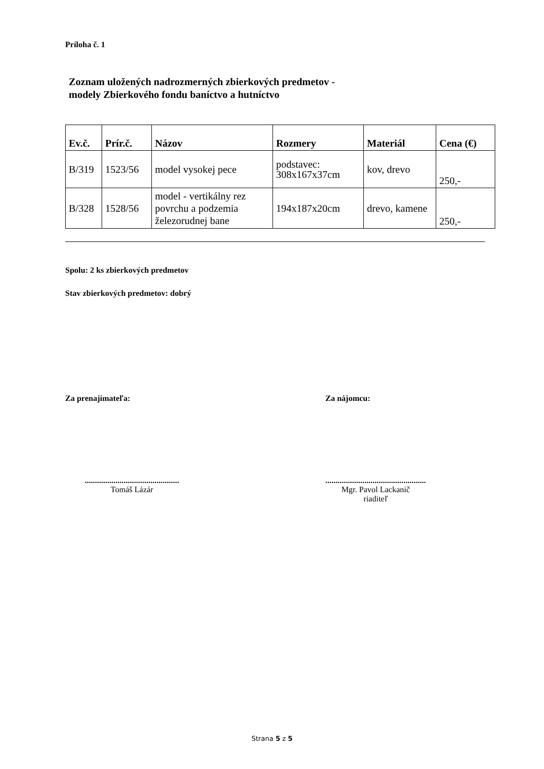Príloha č. 1
Zoznam uložených nadrozmerných zbierkových predmetov -
modely Zbierkového fondu baníctvo a hutníctvo
| Ev.č. | Prír.č. | Názov | Rozmery | Materiál | Cena (€) |
| --- | --- | --- | --- | --- | --- |
| B/319 | 1523/56 | model vysokej pece | podstavec: 308x167x37cm | kov, drevo | 250,- |
| B/328 | 1528/56 | model - vertikálny rez povrchu a podzemia železorudnej bane | 194x187x20cm | drevo, kamene | 250,- |
Spolu: 2 ks zbierkových predmetov
Stav zbierkových predmetov: dobrý
Za prenajímateľa: Za nájomcu:
..............................................
Tomáš Lázár
.................................................
Mgr. Pavol Lackanič
riaditeľ
Strana 5 z 5